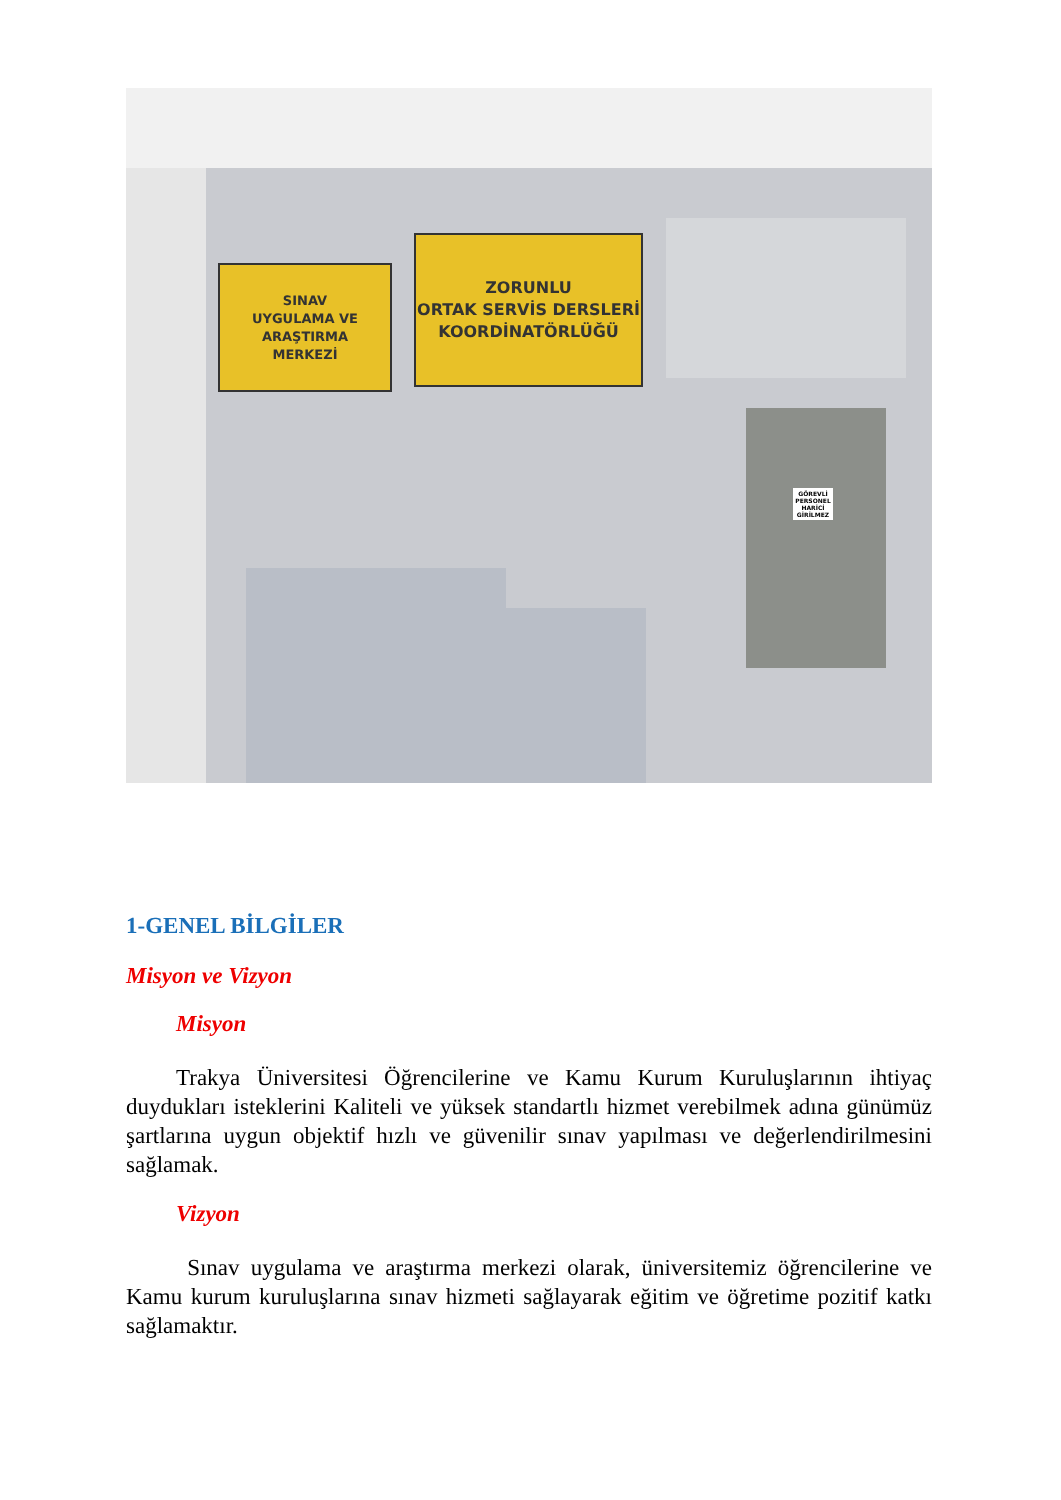SINAV
UYGULAMA VE ARAŞTIRMA
MERKEZİ
ZORUNLU
ORTAK SERVİS DERSLERİ
KOORDİNATÖRLÜĞÜ
GÖREVLİ PERSONEL HARİCİ GİRİLMEZ
1-GENEL BİLGİLER
Misyon ve Vizyon
Misyon
Trakya Üniversitesi Öğrencilerine ve Kamu Kurum Kuruluşlarının ihtiyaç duydukları isteklerini Kaliteli ve yüksek standartlı hizmet verebilmek adına günümüz şartlarına uygun objektif hızlı ve güvenilir sınav yapılması ve değerlendirilmesini sağlamak.
Vizyon
Sınav uygulama ve araştırma merkezi olarak, üniversitemiz öğrencilerine ve Kamu kurum kuruluşlarına sınav hizmeti sağlayarak eğitim ve öğretime pozitif katkı sağlamaktır.